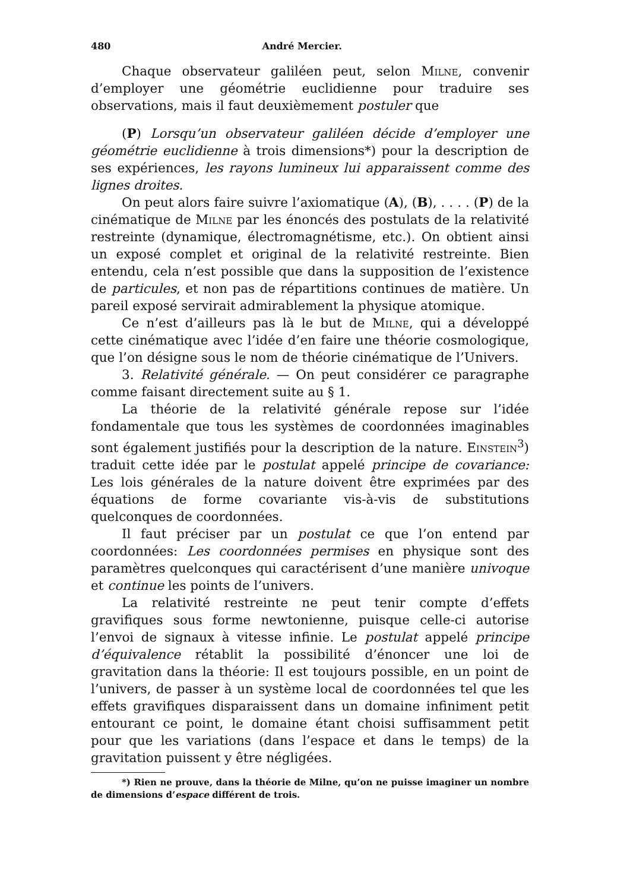480 André Mercier.
Chaque observateur galiléen peut, selon Milne, convenir d’employer une géométrie euclidienne pour traduire ses observations, mais il faut deuxièmement postuler que
(P) Lorsqu’un observateur galiléen décide d’employer une géométrie euclidienne à trois dimensions*) pour la description de ses expériences, les rayons lumineux lui apparaissent comme des lignes droites.
On peut alors faire suivre l’axiomatique (A), (B), . . . . (P) de la cinématique de Milne par les énoncés des postulats de la relativité restreinte (dynamique, électromagnétisme, etc.). On obtient ainsi un exposé complet et original de la relativité restreinte. Bien entendu, cela n’est possible que dans la supposition de l’existence de particules, et non pas de répartitions continues de matière. Un pareil exposé servirait admirablement la physique atomique.
Ce n’est d’ailleurs pas là le but de Milne, qui a développé cette cinématique avec l’idée d’en faire une théorie cosmologique, que l’on désigne sous le nom de théorie cinématique de l’Univers.
3. Relativité générale. — On peut considérer ce paragraphe comme faisant directement suite au § 1.
La théorie de la relativité générale repose sur l’idée fondamentale que tous les systèmes de coordonnées imaginables sont également justifiés pour la description de la nature. Einstein<sup>3</sup>) traduit cette idée par le postulat appelé principe de covariance: Les lois générales de la nature doivent être exprimées par des équations de forme covariante vis-à-vis de substitutions quelconques de coordonnées.
Il faut préciser par un postulat ce que l’on entend par coordonnées: Les coordonnées permises en physique sont des paramètres quelconques qui caractérisent d’une manière univoque et continue les points de l’univers.
La relativité restreinte ne peut tenir compte d’effets gravifiques sous forme newtonienne, puisque celle-ci autorise l’envoi de signaux à vitesse infinie. Le postulat appelé principe d’équivalence rétablit la possibilité d’énoncer une loi de gravitation dans la théorie: Il est toujours possible, en un point de l’univers, de passer à un système local de coordonnées tel que les effets gravifiques disparaissent dans un domaine infiniment petit entourant ce point, le domaine étant choisi suffisamment petit pour que les variations (dans l’espace et dans le temps) de la gravitation puissent y être négligées.
*) Rien ne prouve, dans la théorie de Milne, qu’on ne puisse imaginer un nombre de dimensions d’espace différent de trois.